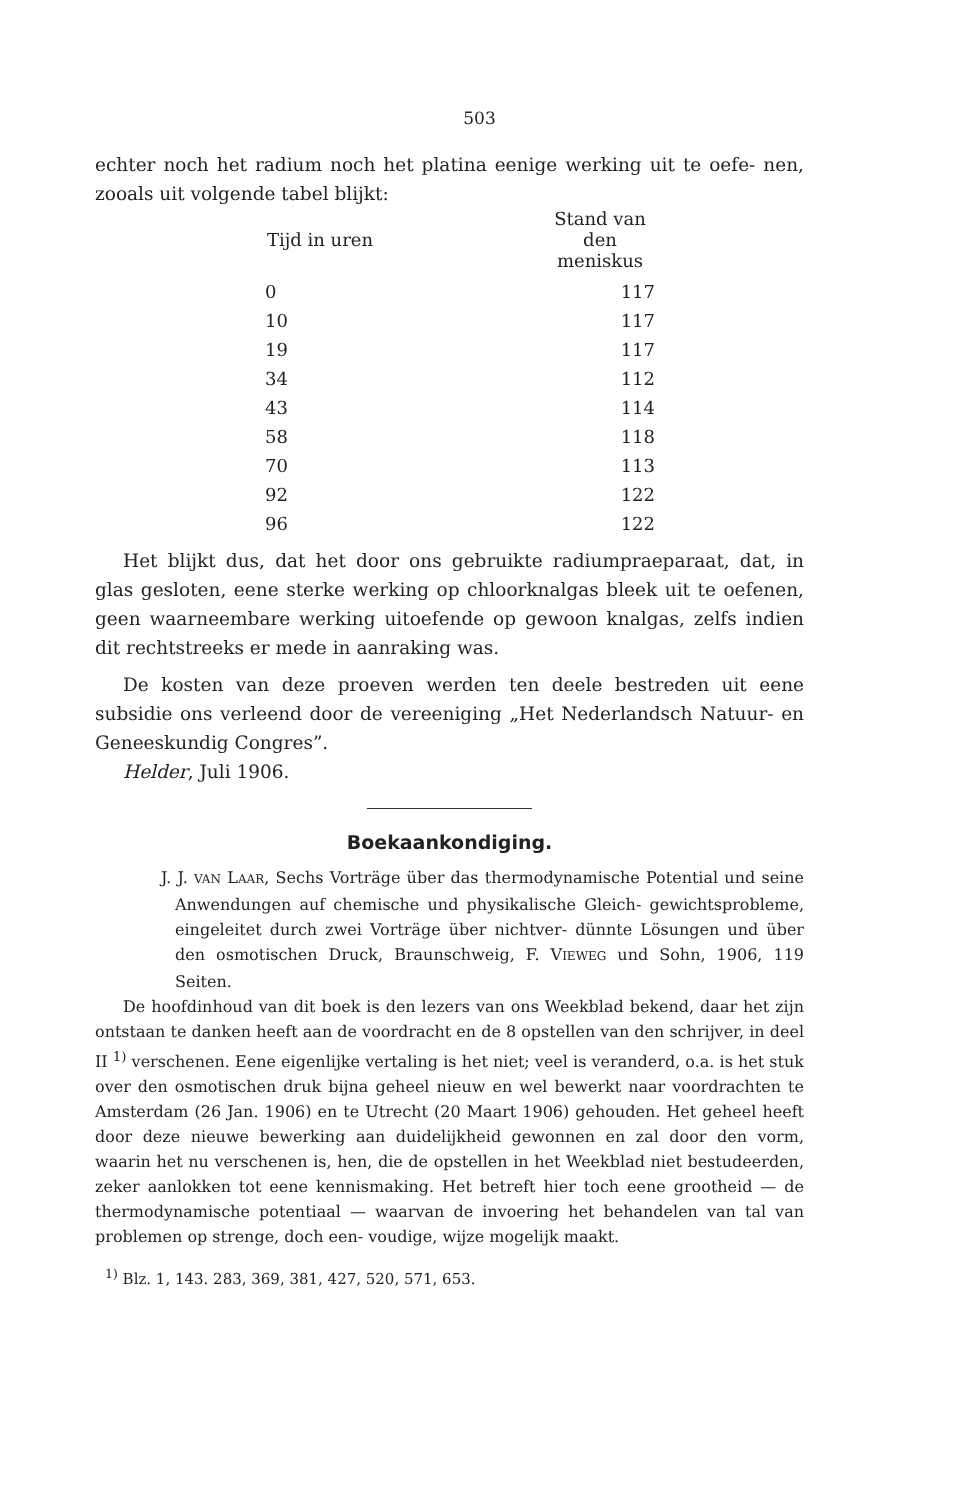503
echter noch het radium noch het platina eenige werking uit te oefe- nen, zooals uit volgende tabel blijkt:
| Tijd in uren | Stand van den meniskus |
| --- | --- |
| 0 | 117 |
| 10 | 117 |
| 19 | 117 |
| 34 | 112 |
| 43 | 114 |
| 58 | 118 |
| 70 | 113 |
| 92 | 122 |
| 96 | 122 |
Het blijkt dus, dat het door ons gebruikte radiumpraeparaat, dat, in glas gesloten, eene sterke werking op chloorknalgas bleek uit te oefenen, geen waarneembare werking uitoefende op gewoon knalgas, zelfs indien dit rechtstreeks er mede in aanraking was.
De kosten van deze proeven werden ten deele bestreden uit eene subsidie ons verleend door de vereeniging „Het Nederlandsch Natuur- en Geneeskundig Congres”.
Helder, Juli 1906.
Boekaankondiging.
J. J. VAN LAAR, Sechs Vorträge über das thermodynamische Potential und seine Anwendungen auf chemische und physikalische Gleich- gewichtsprobleme, eingeleitet durch zwei Vorträge über nichtver- dünnte Lösungen und über den osmotischen Druck, Braunschweig, F. VIEWEG und Sohn, 1906, 119 Seiten.
De hoofdinhoud van dit boek is den lezers van ons Weekblad bekend, daar het zijn ontstaan te danken heeft aan de voordracht en de 8 opstellen van den schrijver, in deel II <sup>1)</sup> verschenen. Eene eigenlijke vertaling is het niet; veel is veranderd, o.a. is het stuk over den osmotischen druk bijna geheel nieuw en wel bewerkt naar voordrachten te Amsterdam (26 Jan. 1906) en te Utrecht (20 Maart 1906) gehouden. Het geheel heeft door deze nieuwe bewerking aan duidelijkheid gewonnen en zal door den vorm, waarin het nu verschenen is, hen, die de opstellen in het Weekblad niet bestudeerden, zeker aanlokken tot eene kennismaking. Het betreft hier toch eene grootheid — de thermodynamische potentiaal — waarvan de invoering het behandelen van tal van problemen op strenge, doch een- voudige, wijze mogelijk maakt.
<sup>1)</sup> Blz. 1, 143. 283, 369, 381, 427, 520, 571, 653.